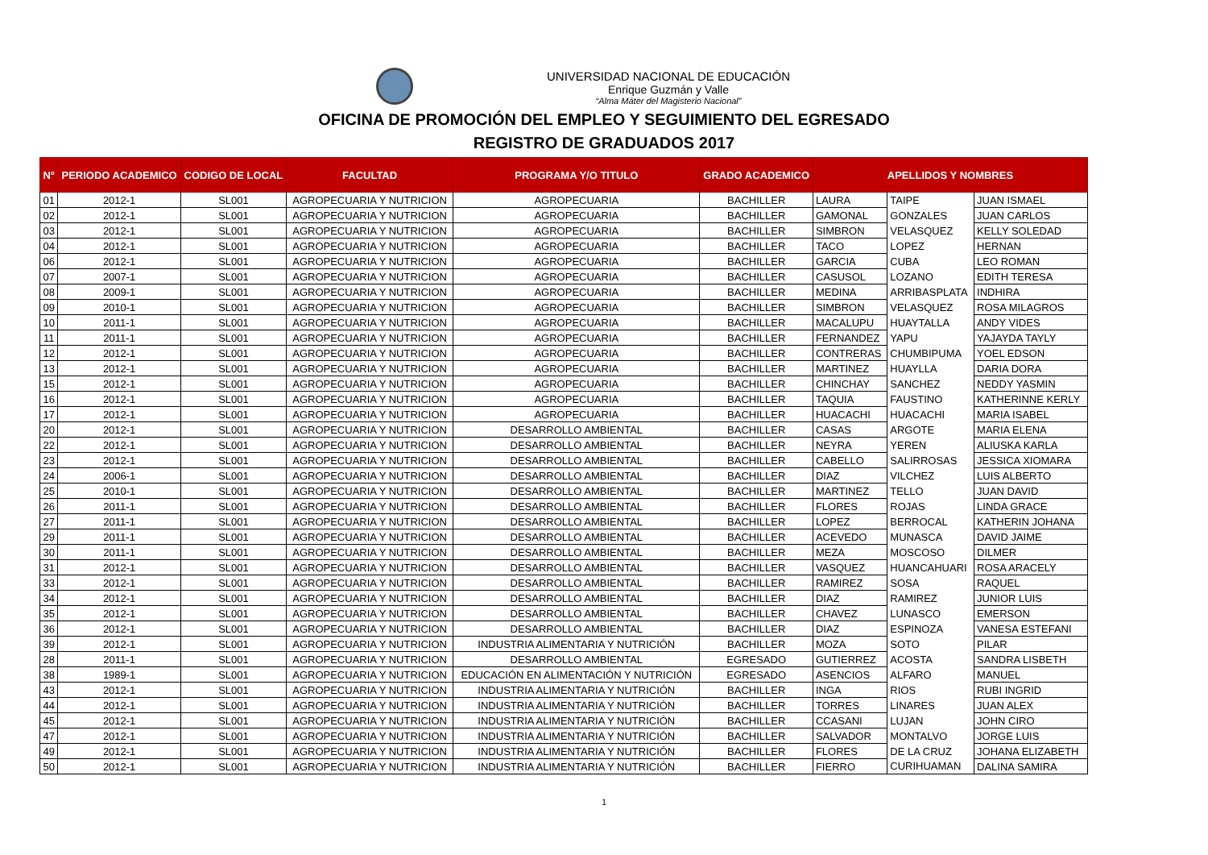UNIVERSIDAD NACIONAL DE EDUCACIÓN
Enrique Guzmán y Valle
“Alma Máter del Magisterio Nacional”
OFICINA DE PROMOCIÓN DEL EMPLEO Y SEGUIMIENTO DEL EGRESADO
REGISTRO DE GRADUADOS 2017
| N° | PERIODO ACADEMICO | CODIGO DE LOCAL | FACULTAD | PROGRAMA Y/O TITULO | GRADO ACADEMICO | APELLIDOS Y NOMBRES | | |
| --- | --- | --- | --- | --- | --- | --- | --- | --- |
| 01 | 2012-1 | SL001 | AGROPECUARIA Y NUTRICION | AGROPECUARIA | BACHILLER | LAURA | TAIPE | JUAN ISMAEL |
| 02 | 2012-1 | SL001 | AGROPECUARIA Y NUTRICION | AGROPECUARIA | BACHILLER | GAMONAL | GONZALES | JUAN CARLOS |
| 03 | 2012-1 | SL001 | AGROPECUARIA Y NUTRICION | AGROPECUARIA | BACHILLER | SIMBRON | VELASQUEZ | KELLY SOLEDAD |
| 04 | 2012-1 | SL001 | AGROPECUARIA Y NUTRICION | AGROPECUARIA | BACHILLER | TACO | LOPEZ | HERNAN |
| 06 | 2012-1 | SL001 | AGROPECUARIA Y NUTRICION | AGROPECUARIA | BACHILLER | GARCIA | CUBA | LEO ROMAN |
| 07 | 2007-1 | SL001 | AGROPECUARIA Y NUTRICION | AGROPECUARIA | BACHILLER | CASUSOL | LOZANO | EDITH TERESA |
| 08 | 2009-1 | SL001 | AGROPECUARIA Y NUTRICION | AGROPECUARIA | BACHILLER | MEDINA | ARRIBASPLATA | INDHIRA |
| 09 | 2010-1 | SL001 | AGROPECUARIA Y NUTRICION | AGROPECUARIA | BACHILLER | SIMBRON | VELASQUEZ | ROSA MILAGROS |
| 10 | 2011-1 | SL001 | AGROPECUARIA Y NUTRICION | AGROPECUARIA | BACHILLER | MACALUPU | HUAYTALLA | ANDY VIDES |
| 11 | 2011-1 | SL001 | AGROPECUARIA Y NUTRICION | AGROPECUARIA | BACHILLER | FERNANDEZ | YAPU | YAJAYDA TAYLY |
| 12 | 2012-1 | SL001 | AGROPECUARIA Y NUTRICION | AGROPECUARIA | BACHILLER | CONTRERAS | CHUMBIPUMA | YOEL EDSON |
| 13 | 2012-1 | SL001 | AGROPECUARIA Y NUTRICION | AGROPECUARIA | BACHILLER | MARTINEZ | HUAYLLA | DARIA DORA |
| 15 | 2012-1 | SL001 | AGROPECUARIA Y NUTRICION | AGROPECUARIA | BACHILLER | CHINCHAY | SANCHEZ | NEDDY YASMIN |
| 16 | 2012-1 | SL001 | AGROPECUARIA Y NUTRICION | AGROPECUARIA | BACHILLER | TAQUIA | FAUSTINO | KATHERINNE KERLY |
| 17 | 2012-1 | SL001 | AGROPECUARIA Y NUTRICION | AGROPECUARIA | BACHILLER | HUACACHI | HUACACHI | MARIA ISABEL |
| 20 | 2012-1 | SL001 | AGROPECUARIA Y NUTRICION | DESARROLLO AMBIENTAL | BACHILLER | CASAS | ARGOTE | MARIA ELENA |
| 22 | 2012-1 | SL001 | AGROPECUARIA Y NUTRICION | DESARROLLO AMBIENTAL | BACHILLER | NEYRA | YEREN | ALIUSKA KARLA |
| 23 | 2012-1 | SL001 | AGROPECUARIA Y NUTRICION | DESARROLLO AMBIENTAL | BACHILLER | CABELLO | SALIRROSAS | JESSICA XIOMARA |
| 24 | 2006-1 | SL001 | AGROPECUARIA Y NUTRICION | DESARROLLO AMBIENTAL | BACHILLER | DIAZ | VILCHEZ | LUIS ALBERTO |
| 25 | 2010-1 | SL001 | AGROPECUARIA Y NUTRICION | DESARROLLO AMBIENTAL | BACHILLER | MARTINEZ | TELLO | JUAN DAVID |
| 26 | 2011-1 | SL001 | AGROPECUARIA Y NUTRICION | DESARROLLO AMBIENTAL | BACHILLER | FLORES | ROJAS | LINDA GRACE |
| 27 | 2011-1 | SL001 | AGROPECUARIA Y NUTRICION | DESARROLLO AMBIENTAL | BACHILLER | LOPEZ | BERROCAL | KATHERIN JOHANA |
| 29 | 2011-1 | SL001 | AGROPECUARIA Y NUTRICION | DESARROLLO AMBIENTAL | BACHILLER | ACEVEDO | MUNASCA | DAVID JAIME |
| 30 | 2011-1 | SL001 | AGROPECUARIA Y NUTRICION | DESARROLLO AMBIENTAL | BACHILLER | MEZA | MOSCOSO | DILMER |
| 31 | 2012-1 | SL001 | AGROPECUARIA Y NUTRICION | DESARROLLO AMBIENTAL | BACHILLER | VASQUEZ | HUANCAHUARI | ROSA ARACELY |
| 33 | 2012-1 | SL001 | AGROPECUARIA Y NUTRICION | DESARROLLO AMBIENTAL | BACHILLER | RAMIREZ | SOSA | RAQUEL |
| 34 | 2012-1 | SL001 | AGROPECUARIA Y NUTRICION | DESARROLLO AMBIENTAL | BACHILLER | DIAZ | RAMIREZ | JUNIOR LUIS |
| 35 | 2012-1 | SL001 | AGROPECUARIA Y NUTRICION | DESARROLLO AMBIENTAL | BACHILLER | CHAVEZ | LUNASCO | EMERSON |
| 36 | 2012-1 | SL001 | AGROPECUARIA Y NUTRICION | DESARROLLO AMBIENTAL | BACHILLER | DIAZ | ESPINOZA | VANESA ESTEFANI |
| 39 | 2012-1 | SL001 | AGROPECUARIA Y NUTRICION | INDUSTRIA ALIMENTARIA Y NUTRICIÓN | BACHILLER | MOZA | SOTO | PILAR |
| 28 | 2011-1 | SL001 | AGROPECUARIA Y NUTRICION | DESARROLLO AMBIENTAL | EGRESADO | GUTIERREZ | ACOSTA | SANDRA LISBETH |
| 38 | 1989-1 | SL001 | AGROPECUARIA Y NUTRICION | EDUCACIÓN EN ALIMENTACIÓN Y NUTRICIÓN | EGRESADO | ASENCIOS | ALFARO | MANUEL |
| 43 | 2012-1 | SL001 | AGROPECUARIA Y NUTRICION | INDUSTRIA ALIMENTARIA Y NUTRICIÓN | BACHILLER | INGA | RIOS | RUBI INGRID |
| 44 | 2012-1 | SL001 | AGROPECUARIA Y NUTRICION | INDUSTRIA ALIMENTARIA Y NUTRICIÓN | BACHILLER | TORRES | LINARES | JUAN ALEX |
| 45 | 2012-1 | SL001 | AGROPECUARIA Y NUTRICION | INDUSTRIA ALIMENTARIA Y NUTRICIÓN | BACHILLER | CCASANI | LUJAN | JOHN CIRO |
| 47 | 2012-1 | SL001 | AGROPECUARIA Y NUTRICION | INDUSTRIA ALIMENTARIA Y NUTRICIÓN | BACHILLER | SALVADOR | MONTALVO | JORGE LUIS |
| 49 | 2012-1 | SL001 | AGROPECUARIA Y NUTRICION | INDUSTRIA ALIMENTARIA Y NUTRICIÓN | BACHILLER | FLORES | DE LA CRUZ | JOHANA ELIZABETH |
| 50 | 2012-1 | SL001 | AGROPECUARIA Y NUTRICION | INDUSTRIA ALIMENTARIA Y NUTRICIÓN | BACHILLER | FIERRO | CURIHUAMAN | DALINA SAMIRA |
1